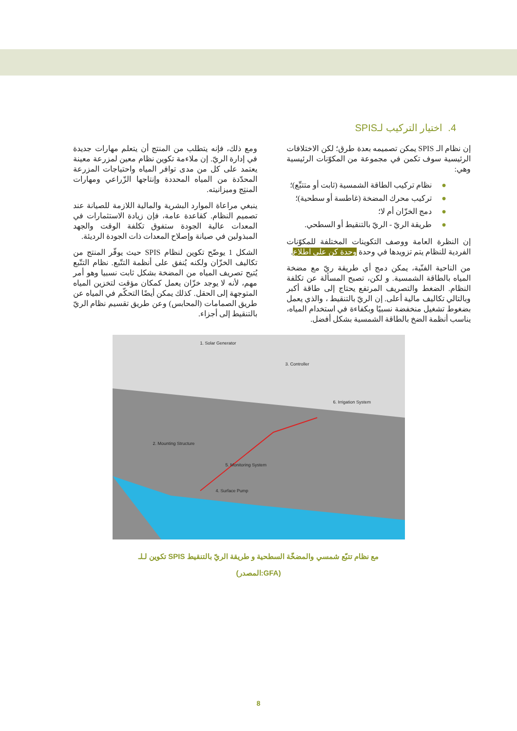4. اختيار التركيب لـSPIS
إن نظام الـ SPIS يمكن تصميمه بعدة طرق؛ لكن الاختلافات الرئيسية سوف تكمن في مجموعة من المكوّنات الرئيسية وهي:
●نظام تركيب الطاقة الشمسية (ثابت أو متتبِّع)؛
●تركيب محرك المضخة (غاطسة أو سطحية)؛
●دمج الخزّان أم لا؛
●طريقة الريّ - الريّ بالتنقيط أو السطحي.
إن النظرة العامة ووصف التكوينات المختلفة للمكوّنات الفردية للنظام يتم تزويدها في وحدة وحدة كن على اطلاع.
من الناحية الفنّية، يمكن دمج أي طريقة ريّ مع مضخة المياه بالطاقة الشمسية. و لكن، تصبح المسألة عن تكلفة النظام. الضغط والتصريف المرتفع يحتاج إلى طاقة أكبر وبالتالي تكاليف مالية أعلى. إن الريّ بالتنقيط ، والذي يعمل بضغوط تشغيل منخفضة نسبيًا وبكفاءة في استخدام المياه، يناسب أنظمة الضخ بالطاقة الشمسية بشكل أفضل.
ومع ذلك، فإنه يتطلب من المنتج أن يتعلم مهارات جديدة في إدارة الريّ. إن ملاءمة تكوين نظام معين لمزرعة معينة يعتمد على كل من مدى توافر المياه واحتياجات المزرعة المحدّدة من المياه المحددة وإنتاجها الزّراعي ومهارات المنتِج وميزانيته.
ينبغي مراعاة الموارد البشرية والمالية اللازمة للصيانة عند تصميم النظام. كقاعدة عامة، فإن زيادة الاستثمارات في المعدات عالية الجودة ستفوق تكلفة الوقت والجهد المبذولين في صيانة وإصلاح المعدات ذات الجودة الرديئة.
الشكل 1 يوضّح تكوين لنظام SPIS حيث يوفّر المنتج من تكاليف الخزّان ولكنه يُنفق على أنظمة التتّبع. نظام التتّبع يُتيح تصريف المياه من المضخة بشكل ثابت نسبيا وهو أمر مهم، لأنه لا يوجد خزّان يعمل كمكان مؤقت لتخزين المياه المتوجهة إلى الحقل. كذلك يمكن أيضًا التحكّم في المياه عن طريق الصمامات (المحابس) وعن طريق تقسيم نظام الريّ بالتنقيط إلى أجزاء.
1. Solar Generator
3. Controller
6. Irrigation System
2. Mounting Structure
5. Monitoring System
4. Surface Pump
تكوين لـلـ SPIS مع نظام تتبّع شمسي والمضخّة السطحية و طريقة الريّ بالتنقيط
(المصدر:GFA)
8